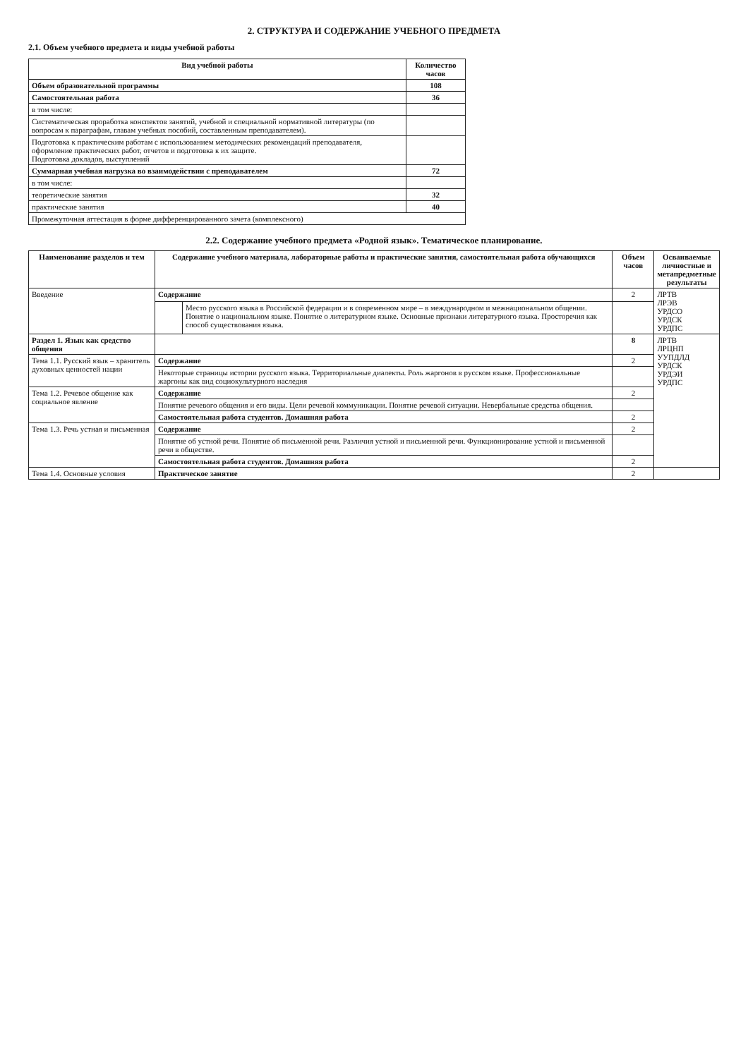2. СТРУКТУРА И СОДЕРЖАНИЕ УЧЕБНОГО ПРЕДМЕТА
2.1. Объем учебного предмета и виды учебной работы
| Вид учебной работы | Количество часов |
| --- | --- |
| Объем образовательной программы | 108 |
| Самостоятельная работа | 36 |
| в том числе: | |
| Систематическая проработка конспектов занятий, учебной и специальной нормативной литературы (по вопросам к параграфам, главам учебных пособий, составленным преподавателем). | |
| Подготовка к практическим работам с использованием методических рекомендаций преподавателя, оформление практических работ, отчетов и подготовка к их защите. Подготовка докладов, выступлений | |
| Суммарная учебная нагрузка во взаимодействии с преподавателем | 72 |
| в том числе: | |
| теоретические занятия | 32 |
| практические занятия | 40 |
| Промежуточная аттестация в форме дифференцированного зачета (комплексного) | |
2.2. Содержание учебного предмета «Родной язык». Тематическое планирование.
| Наименование разделов и тем | Содержание учебного материала, лабораторные работы и практические занятия, самостоятельная работа обучающихся | | Объем часов | Осваиваемые личностные и метапредметные результаты |
| --- | --- | --- | --- | --- |
| Введение | Содержание | | 2 | ЛРТВ ЛРЭВ УРДСО УРДСК УРДПС |
| | | Место русского языка в Российской федерации и в современном мире – в международном и межнациональном общении. Понятие о национальном языке. Понятие о литературном языке. Основные признаки литературного языка. Просторечия как способ существования языка. | | |
| Раздел 1. Язык как средство общения | | | 8 | ЛРТВ ЛРЦНП УУПДЛД УРДСК УРДЭИ УРДПС |
| Тема 1.1. Русский язык – хранитель духовных ценностей нации | Содержание | | 2 | |
| | Некоторые страницы истории русского языка. Территориальные диалекты. Роль жаргонов в русском языке. Профессиональные жаргоны как вид социокультурного наследия | | | |
| Тема 1.2. Речевое общение как социальное явление | Содержание | | 2 | |
| | Понятие речевого общения и его виды. Цели речевой коммуникации. Понятие речевой ситуации. Невербальные средства общения. | | | |
| | Самостоятельная работа студентов. Домашняя работа | | 2 | |
| Тема 1.3. Речь устная и письменная | Содержание | | 2 | |
| | Понятие об устной речи. Понятие об письменной речи. Различия устной и письменной речи. Функционирование устной и письменной речи в обществе. | | | |
| | Самостоятельная работа студентов. Домашняя работа | | 2 | |
| Тема 1.4. Основные условия | Практическое занятие | | 2 | |